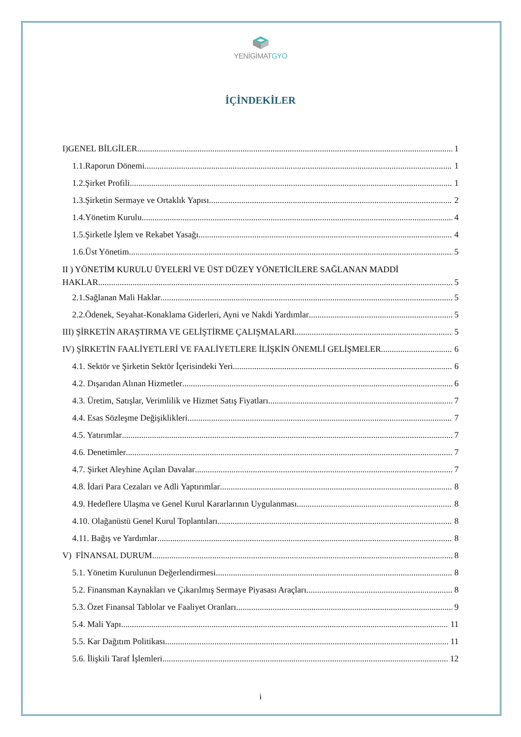YENİGİMATGYO
İÇİNDEKİLER
I)GENEL BİLGİLER 1
1.1.Raporun Dönemi 1
1.2.Şirket Profili 1
1.3.Şirketin Sermaye ve Ortaklık Yapısı 2
1.4.Yönetim Kurulu 4
1.5.Şirketle İşlem ve Rekabet Yasağı 4
1.6.Üst Yönetim 5
II ) YÖNETİM KURULU ÜYELERİ VE ÜST DÜZEY YÖNETİCİLERE SAĞLANAN MADDİ
HAKLAR 5
2.1.Sağlanan Mali Haklar 5
2.2.Ödenek, Seyahat-Konaklama Giderleri, Ayni ve Nakdi Yardımlar 5
III) ŞİRKETİN ARAŞTIRMA VE GELİŞTİRME ÇALIŞMALARI 5
IV) ŞİRKETİN FAALİYETLERİ VE FAALİYETLERE İLİŞKİN ÖNEMLİ GELİŞMELER 6
4.1. Sektör ve Şirketin Sektör İçerisindeki Yeri 6
4.2. Dışarıdan Alınan Hizmetler 6
4.3. Üretim, Satışlar, Verimlilik ve Hizmet Satış Fiyatları 7
4.4. Esas Sözleşme Değişiklikleri 7
4.5. Yatırımlar 7
4.6. Denetimler 7
4.7. Şirket Aleyhine Açılan Davalar 7
4.8. İdari Para Cezaları ve Adli Yaptırımlar 8
4.9. Hedeflere Ulaşma ve Genel Kurul Kararlarının Uygulanması 8
4.10. Olağanüstü Genel Kurul Toplantıları 8
4.11. Bağış ve Yardımlar 8
V) FİNANSAL DURUM 8
5.1. Yönetim Kurulunun Değerlendirmesi 8
5.2. Finansman Kaynakları ve Çıkarılmış Sermaye Piyasası Araçları 8
5.3. Özet Finansal Tablolar ve Faaliyet Oranları 9
5.4. Mali Yapı 11
5.5. Kar Dağıtım Politikası 11
5.6. İlişkili Taraf İşlemleri 12
i